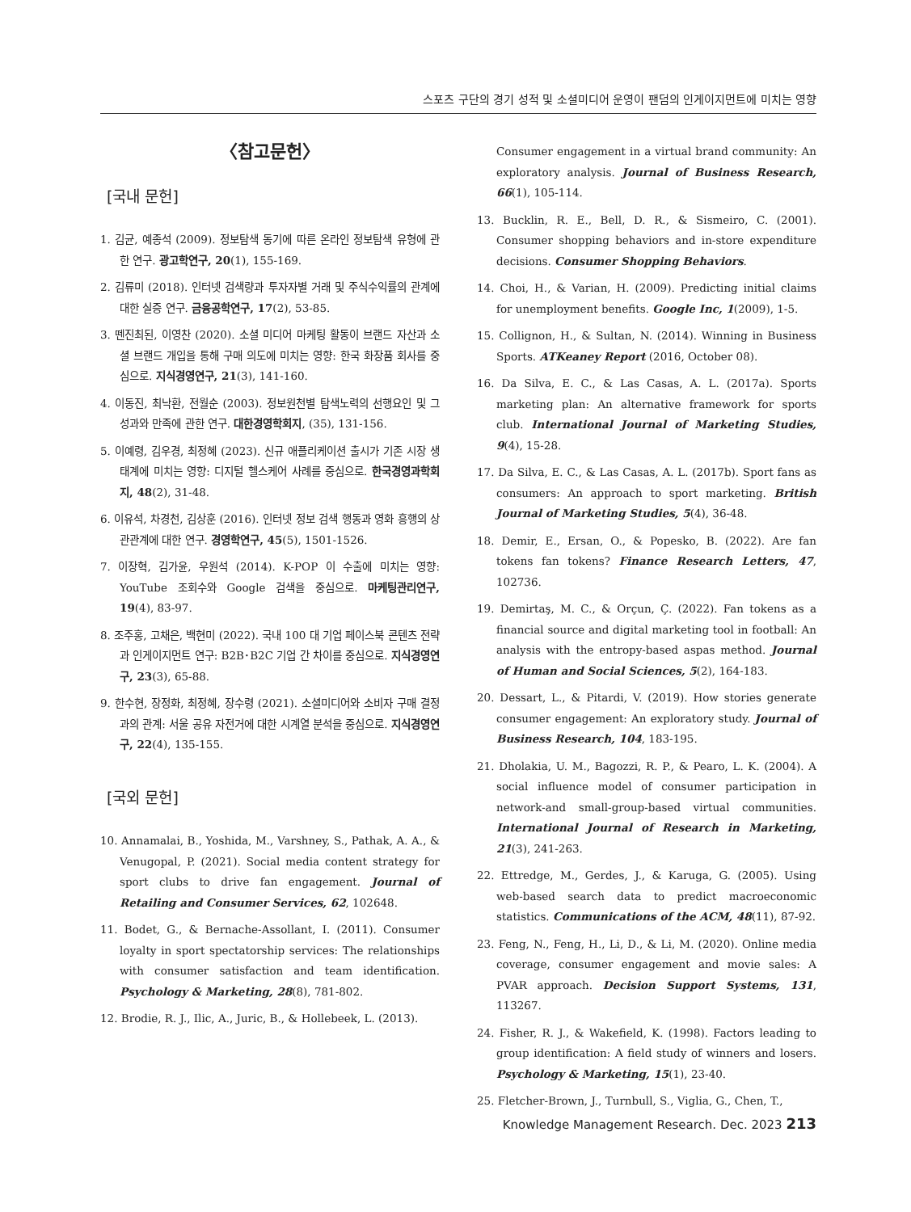스포츠 구단의 경기 성적 및 소셜미디어 운영이 팬덤의 인게이지먼트에 미치는 영향
〈참고문헌〉
[국내 문헌]
1. 김균, 예종석 (2009). 정보탐색 동기에 따른 온라인 정보탐색 유형에 관한 연구. 광고학연구, 20(1), 155-169.
2. 김류미 (2018). 인터넷 검색량과 투자자별 거래 및 주식수익률의 관계에 대한 실증 연구. 금융공학연구, 17(2), 53-85.
3. 뗀진최된, 이영찬 (2020). 소셜 미디어 마케팅 활동이 브랜드 자산과 소셜 브랜드 개입을 통해 구매 의도에 미치는 영향: 한국 화장품 회사를 중심으로. 지식경영연구, 21(3), 141-160.
4. 이동진, 최낙환, 전월순 (2003). 정보원천별 탐색노력의 선행요인 및 그 성과와 만족에 관한 연구. 대한경영학회지, (35), 131-156.
5. 이예령, 김우경, 최정혜 (2023). 신규 애플리케이션 출시가 기존 시장 생태계에 미치는 영향: 디지털 헬스케어 사례를 중심으로. 한국경영과학회지, 48(2), 31-48.
6. 이유석, 차경천, 김상훈 (2016). 인터넷 정보 검색 행동과 영화 흥행의 상관관계에 대한 연구. 경영학연구, 45(5), 1501-1526.
7. 이장혁, 김가윤, 우원석 (2014). K-POP 이 수출에 미치는 영향: YouTube 조회수와 Google 검색을 중심으로. 마케팅관리연구, 19(4), 83-97.
8. 조주홍, 고채은, 백현미 (2022). 국내 100 대 기업 페이스북 콘텐츠 전략과 인게이지먼트 연구: B2B･B2C 기업 간 차이를 중심으로. 지식경영연구, 23(3), 65-88.
9. 한수현, 장정화, 최정혜, 장수령 (2021). 소셜미디어와 소비자 구매 결정과의 관계: 서울 공유 자전거에 대한 시계열 분석을 중심으로. 지식경영연구, 22(4), 135-155.
[국외 문헌]
10. Annamalai, B., Yoshida, M., Varshney, S., Pathak, A. A., & Venugopal, P. (2021). Social media content strategy for sport clubs to drive fan engagement. Journal of Retailing and Consumer Services, 62, 102648.
11. Bodet, G., & Bernache-Assollant, I. (2011). Consumer loyalty in sport spectatorship services: The relationships with consumer satisfaction and team identification. Psychology & Marketing, 28(8), 781-802.
12. Brodie, R. J., Ilic, A., Juric, B., & Hollebeek, L. (2013).
Consumer engagement in a virtual brand community: An exploratory analysis. Journal of Business Research, 66(1), 105-114.
13. Bucklin, R. E., Bell, D. R., & Sismeiro, C. (2001). Consumer shopping behaviors and in-store expenditure decisions. Consumer Shopping Behaviors.
14. Choi, H., & Varian, H. (2009). Predicting initial claims for unemployment benefits. Google Inc, 1(2009), 1-5.
15. Collignon, H., & Sultan, N. (2014). Winning in Business Sports. ATKeaney Report (2016, October 08).
16. Da Silva, E. C., & Las Casas, A. L. (2017a). Sports marketing plan: An alternative framework for sports club. International Journal of Marketing Studies, 9(4), 15-28.
17. Da Silva, E. C., & Las Casas, A. L. (2017b). Sport fans as consumers: An approach to sport marketing. British Journal of Marketing Studies, 5(4), 36-48.
18. Demir, E., Ersan, O., & Popesko, B. (2022). Are fan tokens fan tokens? Finance Research Letters, 47, 102736.
19. Demirtaş, M. C., & Orçun, Ç. (2022). Fan tokens as a financial source and digital marketing tool in football: An analysis with the entropy-based aspas method. Journal of Human and Social Sciences, 5(2), 164-183.
20. Dessart, L., & Pitardi, V. (2019). How stories generate consumer engagement: An exploratory study. Journal of Business Research, 104, 183-195.
21. Dholakia, U. M., Bagozzi, R. P., & Pearo, L. K. (2004). A social influence model of consumer participation in network-and small-group-based virtual communities. International Journal of Research in Marketing, 21(3), 241-263.
22. Ettredge, M., Gerdes, J., & Karuga, G. (2005). Using web-based search data to predict macroeconomic statistics. Communications of the ACM, 48(11), 87-92.
23. Feng, N., Feng, H., Li, D., & Li, M. (2020). Online media coverage, consumer engagement and movie sales: A PVAR approach. Decision Support Systems, 131, 113267.
24. Fisher, R. J., & Wakefield, K. (1998). Factors leading to group identification: A field study of winners and losers. Psychology & Marketing, 15(1), 23-40.
25. Fletcher-Brown, J., Turnbull, S., Viglia, G., Chen, T.,
Knowledge Management Research. Dec. 2023 213